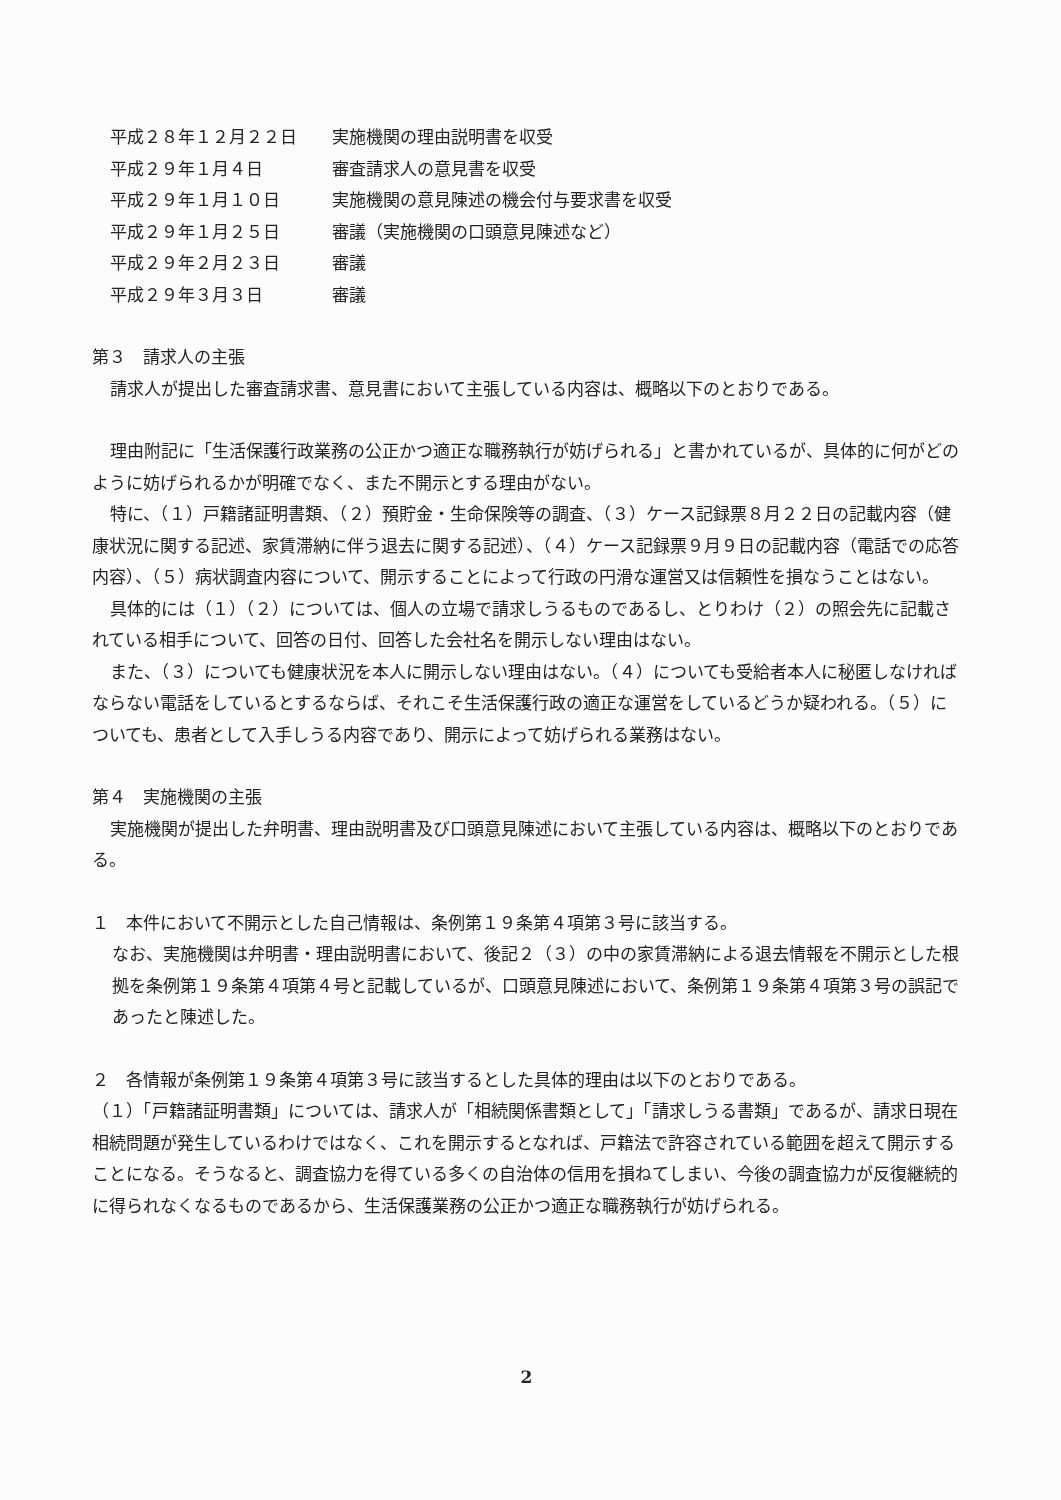平成２８年１２月２２日 実施機関の理由説明書を収受
平成２９年１月４日 審査請求人の意見書を収受
平成２９年１月１０日 実施機関の意見陳述の機会付与要求書を収受
平成２９年１月２５日 審議（実施機関の口頭意見陳述など）
平成２９年２月２３日 審議
平成２９年３月３日 審議
第３　請求人の主張
請求人が提出した審査請求書、意見書において主張している内容は、概略以下のとおりである。
理由附記に「生活保護行政業務の公正かつ適正な職務執行が妨げられる」と書かれているが、具体的に何がどのように妨げられるかが明確でなく、また不開示とする理由がない。
特に、（１）戸籍諸証明書類、（２）預貯金・生命保険等の調査、（３）ケース記録票８月２２日の記載内容（健康状況に関する記述、家賃滞納に伴う退去に関する記述）、（４）ケース記録票９月９日の記載内容（電話での応答内容）、（５）病状調査内容について、開示することによって行政の円滑な運営又は信頼性を損なうことはない。
具体的には（１）（２）については、個人の立場で請求しうるものであるし、とりわけ（２）の照会先に記載されている相手について、回答の日付、回答した会社名を開示しない理由はない。
また、（３）についても健康状況を本人に開示しない理由はない。（４）についても受給者本人に秘匿しなければならない電話をしているとするならば、それこそ生活保護行政の適正な運営をしているどうか疑われる。（５）についても、患者として入手しうる内容であり、開示によって妨げられる業務はない。
第４　実施機関の主張
実施機関が提出した弁明書、理由説明書及び口頭意見陳述において主張している内容は、概略以下のとおりである。
１　本件において不開示とした自己情報は、条例第１９条第４項第３号に該当する。
なお、実施機関は弁明書・理由説明書において、後記２（３）の中の家賃滞納による退去情報を不開示とした根拠を条例第１９条第４項第４号と記載しているが、口頭意見陳述において、条例第１９条第４項第３号の誤記であったと陳述した。
２　各情報が条例第１９条第４項第３号に該当するとした具体的理由は以下のとおりである。
（１）「戸籍諸証明書類」については、請求人が「相続関係書類として」「請求しうる書類」であるが、請求日現在相続問題が発生しているわけではなく、これを開示するとなれば、戸籍法で許容されている範囲を超えて開示することになる。そうなると、調査協力を得ている多くの自治体の信用を損ねてしまい、今後の調査協力が反復継続的に得られなくなるものであるから、生活保護業務の公正かつ適正な職務執行が妨げられる。
2